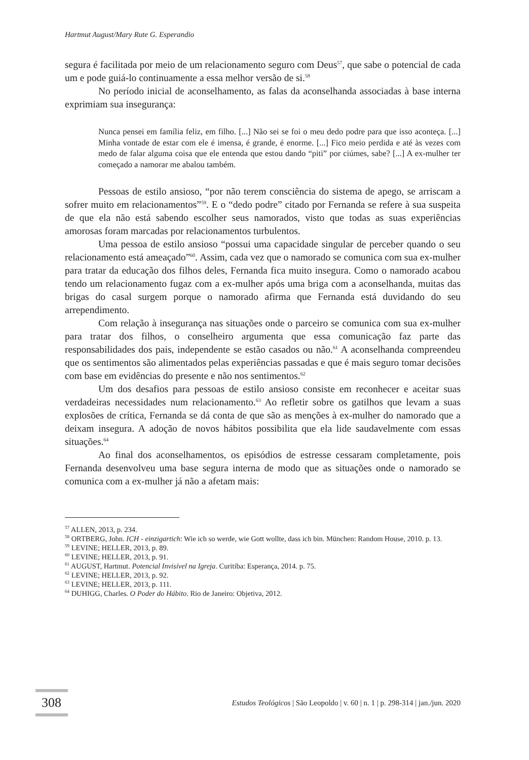Hartmut August/Mary Rute G. Esperandio
segura é facilitada por meio de um relacionamento seguro com Deus<sup>57</sup>, que sabe o potencial de cada um e pode guiá-lo continuamente a essa melhor versão de si.<sup>58</sup>
No período inicial de aconselhamento, as falas da aconselhanda associadas à base interna exprimiam sua insegurança:
Nunca pensei em família feliz, em filho. [...] Não sei se foi o meu dedo podre para que isso aconteça. [...] Minha vontade de estar com ele é imensa, é grande, é enorme. [...] Fico meio perdida e até às vezes com medo de falar alguma coisa que ele entenda que estou dando “piti” por ciúmes, sabe? [...] A ex-mulher ter começado a namorar me abalou também.
Pessoas de estilo ansioso, “por não terem consciência do sistema de apego, se arriscam a sofrer muito em relacionamentos”<sup>59</sup>. E o “dedo podre” citado por Fernanda se refere à sua suspeita de que ela não está sabendo escolher seus namorados, visto que todas as suas experiências amorosas foram marcadas por relacionamentos turbulentos.
Uma pessoa de estilo ansioso “possui uma capacidade singular de perceber quando o seu relacionamento está ameaçado”<sup>60</sup>. Assim, cada vez que o namorado se comunica com sua ex-mulher para tratar da educação dos filhos deles, Fernanda fica muito insegura. Como o namorado acabou tendo um relacionamento fugaz com a ex-mulher após uma briga com a aconselhanda, muitas das brigas do casal surgem porque o namorado afirma que Fernanda está duvidando do seu arrependimento.
Com relação à insegurança nas situações onde o parceiro se comunica com sua ex-mulher para tratar dos filhos, o conselheiro argumenta que essa comunicação faz parte das responsabilidades dos pais, independente se estão casados ou não.<sup>61</sup> A aconselhanda compreendeu que os sentimentos são alimentados pelas experiências passadas e que é mais seguro tomar decisões com base em evidências do presente e não nos sentimentos.<sup>62</sup>
Um dos desafios para pessoas de estilo ansioso consiste em reconhecer e aceitar suas verdadeiras necessidades num relacionamento.<sup>63</sup> Ao refletir sobre os gatilhos que levam a suas explosões de crítica, Fernanda se dá conta de que são as menções à ex-mulher do namorado que a deixam insegura. A adoção de novos hábitos possibilita que ela lide saudavelmente com essas situações.<sup>64</sup>
Ao final dos aconselhamentos, os episódios de estresse cessaram completamente, pois Fernanda desenvolveu uma base segura interna de modo que as situações onde o namorado se comunica com a ex-mulher já não a afetam mais:
<sup>57</sup> ALLEN, 2013, p. 234.
<sup>58</sup> ORTBERG, John. ICH - einzigartich: Wie ich so werde, wie Gott wollte, dass ich bin. München: Random House, 2010. p. 13.
<sup>59</sup> LEVINE; HELLER, 2013, p. 89.
<sup>60</sup> LEVINE; HELLER, 2013, p. 91.
<sup>61</sup> AUGUST, Hartmut. Potencial Invisível na Igreja. Curitiba: Esperança, 2014. p. 75.
<sup>62</sup> LEVINE; HELLER, 2013, p. 92.
<sup>63</sup> LEVINE; HELLER, 2013, p. 111.
<sup>64</sup> DUHIGG, Charles. O Poder do Hábito. Rio de Janeiro: Objetiva, 2012.
308
Estudos Teológicos | São Leopoldo | v. 60 | n. 1 | p. 298-314 | jan./jun. 2020